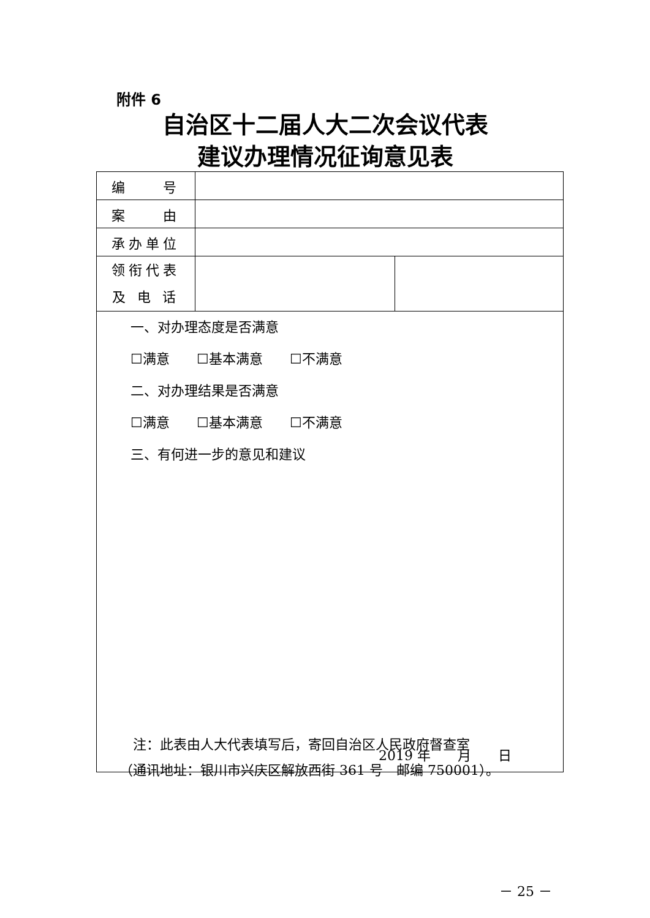附件 6
自治区十二届人大二次会议代表
建议办理情况征询意见表
| 编 号 | | |
| 案 由 | | |
| 承办单位 | | |
| 领衔代表 及 电 话 | | |
| 一、对办理态度是否满意 ☐满意 ☐基本满意 ☐不满意 二、对办理结果是否满意 ☐满意 ☐基本满意 ☐不满意 三、有何进一步的意见和建议 2019 年 月 日 | | |
　注：此表由人大代表填写后，寄回自治区人民政府督查室
（通讯地址：银川市兴庆区解放西街 361 号　邮编 750001）。
－ 25 －